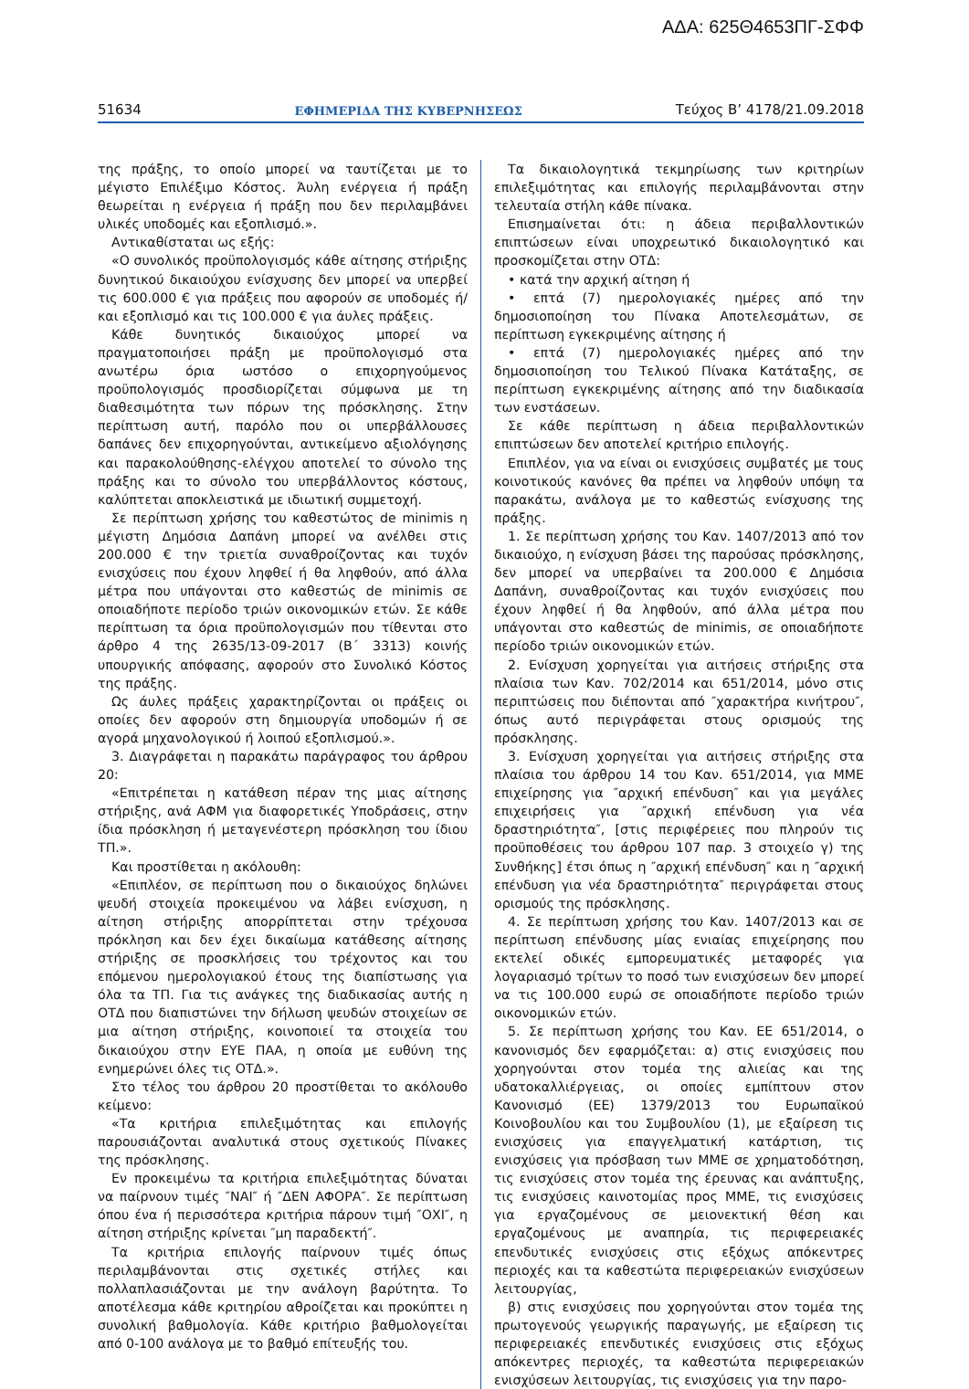ΑΔΑ: 625Θ4653ΠΓ-ΣΦΦ
51634 ΕΦΗΜΕΡΙΔΑ ΤΗΣ ΚΥΒΕΡΝΗΣΕΩΣ Τεύχος Β’ 4178/21.09.2018
της πράξης, το οποίο μπορεί να ταυτίζεται με το μέγιστο Επιλέξιμο Κόστος. Άυλη ενέργεια ή πράξη θεωρείται η ενέργεια ή πράξη που δεν περιλαμβάνει υλικές υποδομές και εξοπλισμό.».
Αντικαθίσταται ως εξής:
«Ο συνολικός προϋπολογισμός κάθε αίτησης στήριξης δυνητικού δικαιούχου ενίσχυσης δεν μπορεί να υπερβεί τις 600.000 € για πράξεις που αφορούν σε υποδομές ή/και εξοπλισμό και τις 100.000 € για άυλες πράξεις.
Κάθε δυνητικός δικαιούχος μπορεί να πραγματοποιήσει πράξη με προϋπολογισμό στα ανωτέρω όρια ωστόσο ο επιχορηγούμενος προϋπολογισμός προσδιορίζεται σύμφωνα με τη διαθεσιμότητα των πόρων της πρόσκλησης. Στην περίπτωση αυτή, παρόλο που οι υπερβάλλουσες δαπάνες δεν επιχορηγούνται, αντικείμενο αξιολόγησης και παρακολούθησης-ελέγχου αποτελεί το σύνολο της πράξης και το σύνολο του υπερβάλλοντος κόστους, καλύπτεται αποκλειστικά με ιδιωτική συμμετοχή.
Σε περίπτωση χρήσης του καθεστώτος de minimis η μέγιστη Δημόσια Δαπάνη μπορεί να ανέλθει στις 200.000 € την τριετία συναθροίζοντας και τυχόν ενισχύσεις που έχουν ληφθεί ή θα ληφθούν, από άλλα μέτρα που υπάγονται στο καθεστώς de minimis σε οποιαδήποτε περίοδο τριών οικονομικών ετών. Σε κάθε περίπτωση τα όρια προϋπολογισμών που τίθενται στο άρθρο 4 της 2635/13-09-2017 (Β΄ 3313) κοινής υπουργικής απόφασης, αφορούν στο Συνολικό Κόστος της πράξης.
Ως άυλες πράξεις χαρακτηρίζονται οι πράξεις οι οποίες δεν αφορούν στη δημιουργία υποδομών ή σε αγορά μηχανολογικού ή λοιπού εξοπλισμού.».
3. Διαγράφεται η παρακάτω παράγραφος του άρθρου 20:
«Επιτρέπεται η κατάθεση πέραν της μιας αίτησης στήριξης, ανά ΑΦΜ για διαφορετικές Υποδράσεις, στην ίδια πρόσκληση ή μεταγενέστερη πρόσκληση του ίδιου ΤΠ.».
Και προστίθεται η ακόλουθη:
«Επιπλέον, σε περίπτωση που ο δικαιούχος δηλώνει ψευδή στοιχεία προκειμένου να λάβει ενίσχυση, η αίτηση στήριξης απορρίπτεται στην τρέχουσα πρόκληση και δεν έχει δικαίωμα κατάθεσης αίτησης στήριξης σε προσκλήσεις του τρέχοντος και του επόμενου ημερολογιακού έτους της διαπίστωσης για όλα τα ΤΠ. Για τις ανάγκες της διαδικασίας αυτής η ΟΤΔ που διαπιστώνει την δήλωση ψευδών στοιχείων σε μια αίτηση στήριξης, κοινοποιεί τα στοιχεία του δικαιούχου στην ΕΥΕ ΠΑΑ, η οποία με ευθύνη της ενημερώνει όλες τις ΟΤΔ.».
Στο τέλος του άρθρου 20 προστίθεται το ακόλουθο κείμενο:
«Τα κριτήρια επιλεξιμότητας και επιλογής παρουσιάζονται αναλυτικά στους σχετικούς Πίνακες της πρόσκλησης.
Εν προκειμένω τα κριτήρια επιλεξιμότητας δύναται να παίρνουν τιμές ″ΝΑΙ″ ή ″ΔΕΝ ΑΦΟΡΑ″. Σε περίπτωση όπου ένα ή περισσότερα κριτήρια πάρουν τιμή ″ΟΧΙ″, η αίτηση στήριξης κρίνεται ″μη παραδεκτή″.
Τα κριτήρια επιλογής παίρνουν τιμές όπως περιλαμβάνονται στις σχετικές στήλες και πολλαπλασιάζονται με την ανάλογη βαρύτητα. Το αποτέλεσμα κάθε κριτηρίου αθροίζεται και προκύπτει η συνολική βαθμολογία. Κάθε κριτήριο βαθμολογείται από 0-100 ανάλογα με το βαθμό επίτευξής του.
Τα δικαιολογητικά τεκμηρίωσης των κριτηρίων επιλεξιμότητας και επιλογής περιλαμβάνονται στην τελευταία στήλη κάθε πίνακα.
Επισημαίνεται ότι: η άδεια περιβαλλοντικών επιπτώσεων είναι υποχρεωτικό δικαιολογητικό και προσκομίζεται στην ΟΤΔ:
• κατά την αρχική αίτηση ή
• επτά (7) ημερολογιακές ημέρες από την δημοσιοποίηση του Πίνακα Αποτελεσμάτων, σε περίπτωση εγκεκριμένης αίτησης ή
• επτά (7) ημερολογιακές ημέρες από την δημοσιοποίηση του Τελικού Πίνακα Κατάταξης, σε περίπτωση εγκεκριμένης αίτησης από την διαδικασία των ενστάσεων.
Σε κάθε περίπτωση η άδεια περιβαλλοντικών επιπτώσεων δεν αποτελεί κριτήριο επιλογής.
Επιπλέον, για να είναι οι ενισχύσεις συμβατές με τους κοινοτικούς κανόνες θα πρέπει να ληφθούν υπόψη τα παρακάτω, ανάλογα με το καθεστώς ενίσχυσης της πράξης.
1. Σε περίπτωση χρήσης του Καν. 1407/2013 από τον δικαιούχο, η ενίσχυση βάσει της παρούσας πρόσκλησης, δεν μπορεί να υπερβαίνει τα 200.000 € Δημόσια Δαπάνη, συναθροίζοντας και τυχόν ενισχύσεις που έχουν ληφθεί ή θα ληφθούν, από άλλα μέτρα που υπάγονται στο καθεστώς de minimis, σε οποιαδήποτε περίοδο τριών οικονομικών ετών.
2. Ενίσχυση χορηγείται για αιτήσεις στήριξης στα πλαίσια των Καν. 702/2014 και 651/2014, μόνο στις περιπτώσεις που διέπονται από ″χαρακτήρα κινήτρου″, όπως αυτό περιγράφεται στους ορισμούς της πρόσκλησης.
3. Ενίσχυση χορηγείται για αιτήσεις στήριξης στα πλαίσια του άρθρου 14 του Καν. 651/2014, για ΜΜΕ επιχείρησης για ″αρχική επένδυση″ και για μεγάλες επιχειρήσεις για ″αρχική επένδυση για νέα δραστηριότητα″, [στις περιφέρειες που πληρούν τις προϋποθέσεις του άρθρου 107 παρ. 3 στοιχείο γ) της Συνθήκης] έτσι όπως η ″αρχική επένδυση″ και η ″αρχική επένδυση για νέα δραστηριότητα″ περιγράφεται στους ορισμούς της πρόσκλησης.
4. Σε περίπτωση χρήσης του Καν. 1407/2013 και σε περίπτωση επένδυσης μίας ενιαίας επιχείρησης που εκτελεί οδικές εμπορευματικές μεταφορές για λογαριασμό τρίτων το ποσό των ενισχύσεων δεν μπορεί να τις 100.000 ευρώ σε οποιαδήποτε περίοδο τριών οικονομικών ετών.
5. Σε περίπτωση χρήσης του Καν. ΕΕ 651/2014, ο κανονισμός δεν εφαρμόζεται: α) στις ενισχύσεις που χορηγούνται στον τομέα της αλιείας και της υδατοκαλλιέργειας, οι οποίες εμπίπτουν στον Κανονισμό (ΕΕ) 1379/2013 του Ευρωπαϊκού Κοινοβουλίου και του Συμβουλίου (1), με εξαίρεση τις ενισχύσεις για επαγγελματική κατάρτιση, τις ενισχύσεις για πρόσβαση των ΜΜΕ σε χρηματοδότηση, τις ενισχύσεις στον τομέα της έρευνας και ανάπτυξης, τις ενισχύσεις καινοτομίας προς ΜΜΕ, τις ενισχύσεις για εργαζομένους σε μειονεκτική θέση και εργαζομένους με αναπηρία, τις περιφερειακές επενδυτικές ενισχύσεις στις εξόχως απόκεντρες περιοχές και τα καθεστώτα περιφερειακών ενισχύσεων λειτουργίας,
β) στις ενισχύσεις που χορηγούνται στον τομέα της πρωτογενούς γεωργικής παραγωγής, με εξαίρεση τις περιφερειακές επενδυτικές ενισχύσεις στις εξόχως απόκεντρες περιοχές, τα καθεστώτα περιφερειακών ενισχύσεων λειτουργίας, τις ενισχύσεις για την παρο-